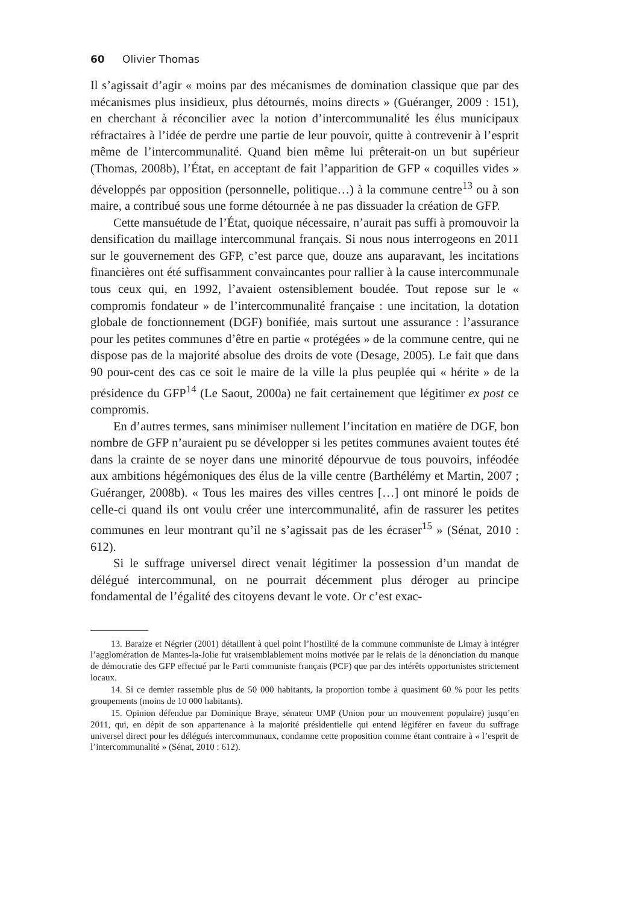60 Olivier Thomas
Il s’agissait d’agir « moins par des mécanismes de domination classique que par des mécanismes plus insidieux, plus détournés, moins directs » (Guéranger, 2009 : 151), en cherchant à réconcilier avec la notion d’intercommunalité les élus municipaux réfractaires à l’idée de perdre une partie de leur pouvoir, quitte à contrevenir à l’esprit même de l’intercommunalité. Quand bien même lui prêterait-on un but supérieur (Thomas, 2008b), l’État, en acceptant de fait l’apparition de GFP « coquilles vides » développés par opposition (personnelle, politique…) à la commune centre<sup>13</sup> ou à son maire, a contribué sous une forme détournée à ne pas dissuader la création de GFP.
Cette mansuétude de l’État, quoique nécessaire, n’aurait pas suffi à promouvoir la densification du maillage intercommunal français. Si nous nous interrogeons en 2011 sur le gouvernement des GFP, c’est parce que, douze ans auparavant, les incitations financières ont été suffisamment convaincantes pour rallier à la cause intercommunale tous ceux qui, en 1992, l’avaient ostensiblement boudée. Tout repose sur le « compromis fondateur » de l’intercommunalité française : une incitation, la dotation globale de fonctionnement (DGF) bonifiée, mais surtout une assurance : l’assurance pour les petites communes d’être en partie « protégées » de la commune centre, qui ne dispose pas de la majorité absolue des droits de vote (Desage, 2005). Le fait que dans 90 pour-cent des cas ce soit le maire de la ville la plus peuplée qui « hérite » de la présidence du GFP<sup>14</sup> (Le Saout, 2000a) ne fait certainement que légitimer ex post ce compromis.
En d’autres termes, sans minimiser nullement l’incitation en matière de DGF, bon nombre de GFP n’auraient pu se développer si les petites communes avaient toutes été dans la crainte de se noyer dans une minorité dépourvue de tous pouvoirs, inféodée aux ambitions hégémoniques des élus de la ville centre (Barthélémy et Martin, 2007 ; Guéranger, 2008b). « Tous les maires des villes centres […] ont minoré le poids de celle-ci quand ils ont voulu créer une intercommunalité, afin de rassurer les petites communes en leur montrant qu’il ne s’agissait pas de les écraser<sup>15</sup> » (Sénat, 2010 : 612).
Si le suffrage universel direct venait légitimer la possession d’un mandat de délégué intercommunal, on ne pourrait décemment plus déroger au principe fondamental de l’égalité des citoyens devant le vote. Or c’est exac-
13. Baraize et Négrier (2001) détaillent à quel point l’hostilité de la commune communiste de Limay à intégrer l’agglomération de Mantes-la-Jolie fut vraisemblablement moins motivée par le relais de la dénonciation du manque de démocratie des GFP effectué par le Parti communiste français (PCF) que par des intérêts opportunistes strictement locaux.
14. Si ce dernier rassemble plus de 50 000 habitants, la proportion tombe à quasiment 60 % pour les petits groupements (moins de 10 000 habitants).
15. Opinion défendue par Dominique Braye, sénateur UMP (Union pour un mouvement populaire) jusqu’en 2011, qui, en dépit de son appartenance à la majorité présidentielle qui entend légiférer en faveur du suffrage universel direct pour les délégués intercommunaux, condamne cette proposition comme étant contraire à « l’esprit de l’intercommunalité » (Sénat, 2010 : 612).